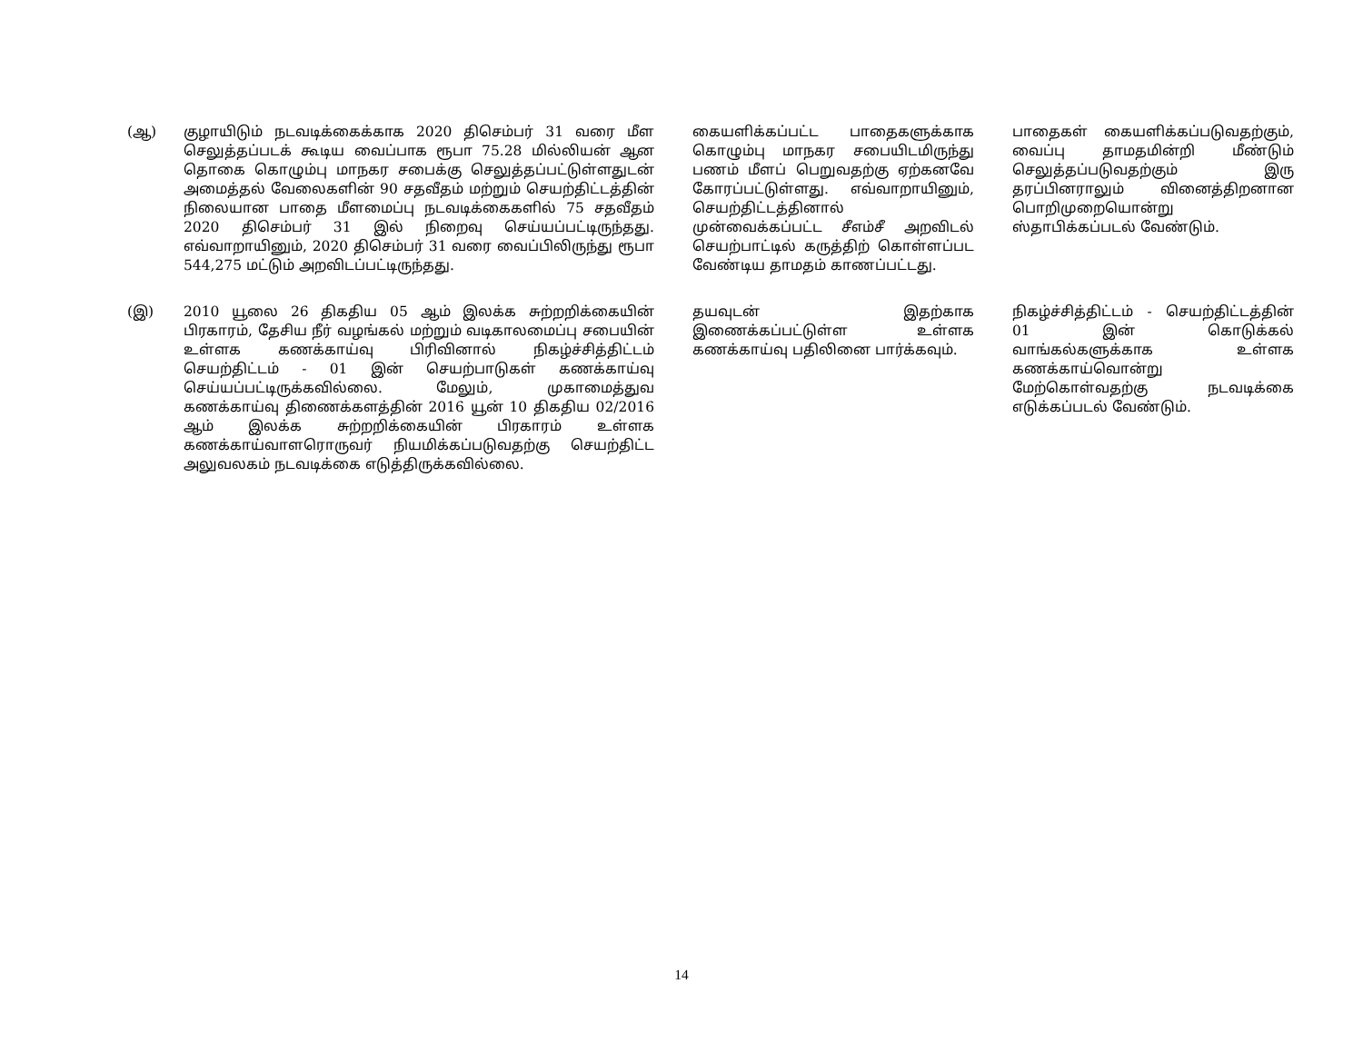| (ஆ) | குழாயிடும் நடவடிக்கைக்காக 2020 திசெம்பர் 31 வரை மீள செலுத்தப்படக் கூடிய வைப்பாக ரூபா 75.28 மில்லியன் ஆன தொகை கொழும்பு மாநகர சபைக்கு செலுத்தப்பட்டுள்ளதுடன் அமைத்தல் வேலைகளின் 90 சதவீதம் மற்றும் செயற்திட்டத்தின் நிலையான பாதை மீளமைப்பு நடவடிக்கைகளில் 75 சதவீதம் 2020 திசெம்பர் 31 இல் நிறைவு செய்யப்பட்டிருந்தது. எவ்வாறாயினும், 2020 திசெம்பர் 31 வரை வைப்பிலிருந்து ரூபா 544,275 மட்டும் அறவிடப்பட்டிருந்தது. | கையளிக்கப்பட்ட பாதைகளுக்காக கொழும்பு மாநகர சபையிடமிருந்து பணம் மீளப் பெறுவதற்கு ஏற்கனவே கோரப்பட்டுள்ளது. எவ்வாறாயினும், செயற்திட்டத்தினால் முன்வைக்கப்பட்ட சீஎம்சீ அறவிடல் செயற்பாட்டில் கருத்திற் கொள்ளப்பட வேண்டிய தாமதம் காணப்பட்டது. | பாதைகள் கையளிக்கப்படுவதற்கும், வைப்பு தாமதமின்றி மீண்டும் செலுத்தப்படுவதற்கும் இரு தரப்பினராலும் வினைத்திறனான பொறிமுறையொன்று ஸ்தாபிக்கப்படல் வேண்டும். |
| (இ) | 2010 யூலை 26 திகதிய 05 ஆம் இலக்க சுற்றறிக்கையின் பிரகாரம், தேசிய நீர் வழங்கல் மற்றும் வடிகாலமைப்பு சபையின் உள்ளக கணக்காய்வு பிரிவினால் நிகழ்ச்சித்திட்டம் செயற்திட்டம் - 01 இன் செயற்பாடுகள் கணக்காய்வு செய்யப்பட்டிருக்கவில்லை. மேலும், முகாமைத்துவ கணக்காய்வு திணைக்களத்தின் 2016 யூன் 10 திகதிய 02/2016 ஆம் இலக்க சுற்றறிக்கையின் பிரகாரம் உள்ளக கணக்காய்வாளரொருவர் நியமிக்கப்படுவதற்கு செயற்திட்ட அலுவலகம் நடவடிக்கை எடுத்திருக்கவில்லை. | தயவுடன் இதற்காக இணைக்கப்பட்டுள்ள உள்ளக கணக்காய்வு பதிலினை பார்க்கவும். | நிகழ்ச்சித்திட்டம் - செயற்திட்டத்தின் 01 இன் கொடுக்கல் வாங்கல்களுக்காக உள்ளக கணக்காய்வொன்று மேற்கொள்வதற்கு நடவடிக்கை எடுக்கப்படல் வேண்டும். |
14